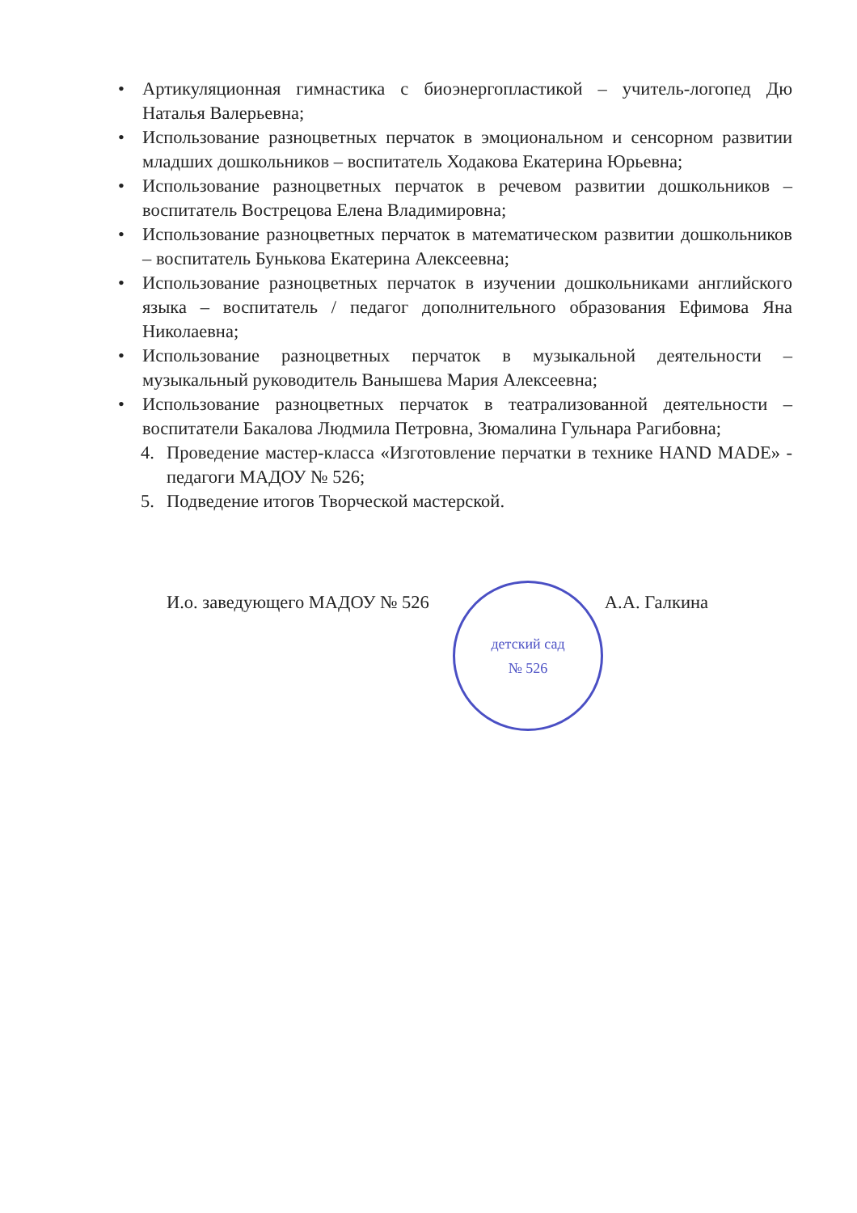• Артикуляционная гимнастика с биоэнергопластикой – учитель-логопед Дю Наталья Валерьевна;
• Использование разноцветных перчаток в эмоциональном и сенсорном развитии младших дошкольников – воспитатель Ходакова Екатерина Юрьевна;
• Использование разноцветных перчаток в речевом развитии дошкольников – воспитатель Вострецова Елена Владимировна;
• Использование разноцветных перчаток в математическом развитии дошкольников – воспитатель Бунькова Екатерина Алексеевна;
• Использование разноцветных перчаток в изучении дошкольниками английского языка – воспитатель / педагог дополнительного образования Ефимова Яна Николаевна;
• Использование разноцветных перчаток в музыкальной деятельности – музыкальный руководитель Ванышева Мария Алексеевна;
• Использование разноцветных перчаток в театрализованной деятельности – воспитатели Бакалова Людмила Петровна, Зюмалина Гульнара Рагибовна;
4. Проведение мастер-класса «Изготовление перчатки в технике HAND MADE» - педагоги МАДОУ № 526;
5. Подведение итогов Творческой мастерской.
И.о. заведующего МАДОУ № 526 А.А. Галкина
детский сад
№ 526